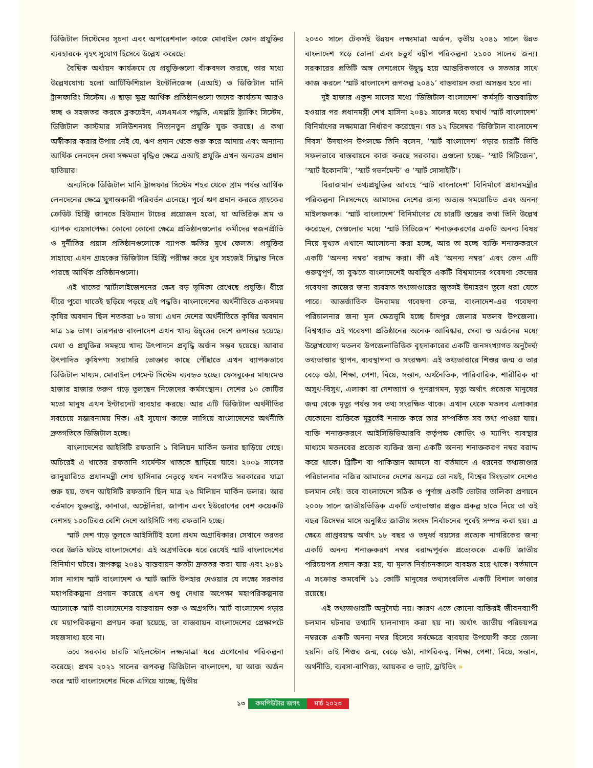ডিজিটাল সিস্টেমের সূচনা এবং অপারেশনাল কাজে মোবাইল ফোন প্রযুক্তির ব্যবহারকে বৃহৎ সুযোগ হিসেবে উল্লেখ করেছে।
বৈশ্বিক অর্থায়ন কার্যক্রমে যে প্রযুক্তিগুলো বাঁকবদল করছে, তার মধ্যে উল্লেখযোগ্য হলো আর্টিফিশিয়াল ইন্টেলিজেন্স (এআই) ও ডিজিটাল মানি ট্রান্সফারিং সিস্টেম। এ ছাড়া ক্ষুদ্র আর্থিক প্রতিষ্ঠানগুলো তাদের কার্যক্রম আরও স্বচ্ছ ও সহজতর করতে ব্লকচেইন, এসএমএস পদ্ধতি, এমপ্লয়ি ট্র্যাকিং সিস্টেম, ডিজিটাল কাস্টমার সলিউশনসহ নিত্যনতুন প্রযুক্তি যুক্ত করছে। এ কথা অস্বীকার করার উপায় নেই যে, ঋণ প্রদান থেকে শুরু করে আদায় এবং অন্যান্য আর্থিক লেনদেন সেবা সক্ষমতা বৃদ্ধিও ক্ষেত্রে এআই প্রযুক্তি এখন অন্যতম প্রধান হাতিয়ার।
অন্যদিকে ডিজিটাল মানি ট্রান্সফার সিস্টেম শহর থেকে গ্রাম পর্যন্ত আর্থিক লেনদেনের ক্ষেত্রে যুগান্তকারী পরিবর্তন এনেছে। পূর্বে ঋণ প্রদান করতে গ্রাহকের ক্রেডিট হিস্ট্রি জানতে হিউম্যান টাচের প্রয়োজন হতো, যা অতিরিক্ত শ্রম ও ব্যাপক ব্যয়সাপেক্ষ। কোনো কোনো ক্ষেত্রে প্রতিষ্ঠানগুলোর কর্মীদের স্বজনপ্রীতি ও দুর্নীতির প্রয়াস প্রতিষ্ঠানগুলোকে ব্যাপক ক্ষতির মুখে ফেলত। প্রযুক্তির সাহায্যে এখন গ্রাহকের ডিজিটাল হিস্ট্রি পরীক্ষা করে খুব সহজেই সিদ্ধান্ত নিতে পারছে আর্থিক প্রতিষ্ঠানগুলো।
এই খাতের স্মার্টালাইজেশনের ক্ষেত্র বড় ভূমিকা রেখেছে প্রযুক্তি। ধীরে ধীরে পুরো খাতেই ছড়িয়ে পড়ছে এই পদ্ধতি। বাংলাদেশের অর্থনীতিতে একসময় কৃষির অবদান ছিল শতকরা ৮০ ভাগ। এখন দেশের অর্থনীতিতে কৃষির অবদান মাত্র ১৯ ভাগ। তারপরও বাংলাদেশ এখন খাদ্য উদ্বৃত্তের দেশে রূপান্তর হয়েছে। মেধা ও প্রযুক্তির সমন্বয়ে খাদ্য উৎপাদনে প্রবৃদ্ধি অর্জন সম্ভব হয়েছে। আবার উৎপাদিত কৃষিপণ্য সরাসরি ভোক্তার কাছে পৌঁছাতে এখন ব্যাপকভাবে ডিজিটাল মাধ্যম, মোবাইল পেমেন্ট সিস্টেম ব্যবহৃত হচ্ছে। ফেসবুকের মাধ্যমেও হাজার হাজার তরুণ গড়ে তুলছেন নিজেদের কর্মসংস্থান। দেশের ১০ কোটির মতো মানুষ এখন ইন্টারনেট ব্যবহার করছে। আর এটি ডিজিটাল অর্থনীতির সবচেয়ে সম্ভাবনাময় দিক। এই সুযোগ কাজে লাগিয়ে বাংলাদেশের অর্থনীতি দ্রুতগতিতে ডিজিটাল হচ্ছে।
বাংলাদেশের আইসিটি রফতানি ১ বিলিয়ন মার্কিন ডলার ছাড়িয়ে গেছে। অচিরেই এ খাতের রফতানি গার্মেন্টস খাতকে ছাড়িয়ে যাবে। ২০০৯ সালের জানুয়ারিতে প্রধানমন্ত্রী শেখ হাসিনার নেতৃত্বে যখন নবগঠিত সরকারের যাত্রা শুরু হয়, তখন আইসিটি রফতানি ছিল মাত্র ২৬ মিলিয়ন মার্কিন ডলার। আর বর্তমানে যুক্তরাষ্ট্র, কানাডা, অস্ট্রেলিয়া, জাপান এবং ইউরোপের বেশ কয়েকটি দেশসহ ১০০টিরও বেশি দেশে আইসিটি পণ্য রফতানি হচ্ছে।
স্মার্ট দেশ গড়ে তুলতে আইসিটিই হলো প্রথম অগ্রাধিকার। সেখানে তরতর করে উন্নতি ঘটছে বাংলাদেশের। এই অগ্রগতিকে ধরে রেখেই স্মার্ট বাংলাদেশের বিনির্মাণ ঘটবে। রূপকল্প ২০৪১ বাস্তবায়ন কতটা দ্রুততর করা যায় এবং ২০৪১ সাল নাগাদ স্মার্ট বাংলাদেশ ও স্মার্ট জাতি উপহার দেওয়ার যে লক্ষ্যে সরকার মহাপরিকল্পনা প্রণয়ন করেছে এখন শুধু দেখার অপেক্ষা মহাপরিকল্পনার আলোকে স্মার্ট বাংলাদেশের বাস্তবায়ন শুরু ও অগ্রগতি। স্মার্ট বাংলাদেশ গড়ার যে মহাপরিকল্পনা প্রণয়ন করা হয়েছে, তা বাস্তবায়ন বাংলাদেশের প্রেক্ষাপটে সহজসাধ্য হবে না।
তবে সরকার চারটি মাইলস্টোন লক্ষ্যমাত্রা ধরে এগোনোর পরিকল্পনা করেছে। প্রথম ২০২১ সালের রূপকল্প ডিজিটাল বাংলাদেশ, যা আজ অর্জন করে স্মার্ট বাংলাদেশের দিকে এগিয়ে যাচ্ছে, দ্বিতীয়
২০৩০ সালে টেকসই উন্নয়ন লক্ষ্যমাত্রা অর্জন, তৃতীয় ২০৪১ সালে উন্নত বাংলাদেশ গড়ে তোলা এবং চতুর্থ বদ্বীপ পরিকল্পনা ২১০০ সালের জন্য। সরকারের প্রতিটি অঙ্গ দেশপ্রেমে উদ্বুদ্ধ হয়ে আন্তরিকভাবে ও সততার সাথে কাজ করলে ‘স্মার্ট বাংলাদেশ রূপকল্প ২০৪১’ বাস্তবায়ন করা অসম্ভব হবে না।
দুই হাজার একুশ সালের মধ্যে ‘ডিজিটাল বাংলাদেশ’ কর্মসূচি বাস্তবায়িত হওয়ার পর প্রধানমন্ত্রী শেখ হাসিনা ২০৪১ সালের মধ্যে যথার্থ ‘স্মার্ট বাংলাদেশ’ বিনির্মাণের লক্ষ্যমাত্রা নির্ধারণ করেছেন। গত ১২ ডিসেম্বর ‘ডিজিটাল বাংলাদেশ দিবস’ উদযাপন উপলক্ষে তিনি বলেন, ‘স্মার্ট বাংলাদেশ’ গড়ার চারটি ভিত্তি সফলভাবে বাস্তবায়নে কাজ করছে সরকার। এগুলো হচ্ছে– ‘স্মার্ট সিটিজেন’, ‘স্মার্ট ইকোনমি’, ‘স্মার্ট গভর্নমেন্ট’ ও ‘স্মার্ট সোসাইটি’।
বিরাজমান তথ্যপ্রযুক্তির আবহে ‘স্মার্ট বাংলাদেশ’ বিনির্মাণে প্রধানমন্ত্রীর পরিকল্পনা নিঃসন্দেহে আমাদের দেশের জন্য অত্যন্ত সময়োচিত এবং অনন্য মাইলফলক। ‘স্মার্ট বাংলাদেশ’ বিনির্মাণের যে চারটি স্তম্ভের কথা তিনি উল্লেখ করেছেন, সেগুলোর মধ্যে ‘স্মার্ট সিটিজেন’ শনাক্তকরণের একটি অনন্য বিষয় নিয়ে মুখ্যত এখানে আলোচনা করা হচ্ছে, আর তা হচ্ছে ব্যক্তি শনাক্তকরণে একটি ‘অনন্য নম্বর’ বরাদ্দ করা। কী এই ‘অনন্য নম্বর’ এবং কেন এটি গুরুত্বপূর্ণ, তা বুঝতে বাংলাদেশেই অবস্থিত একটি বিশ্বমানের গবেষণা কেন্দ্রের গবেষণা কাজের জন্য ব্যবহৃত তথ্যভাণ্ডারের জুতসই উদাহরণ তুলে ধরা যেতে পারে। আন্তর্জাতিক উদরাময় গবেষণা কেন্দ্র, বাংলাদেশ-এর গবেষণা পরিচালনার জন্য মূল ক্ষেত্রভূমি হচ্ছে চাঁদপুর জেলার মতলব উপজেলা। বিশ্বখ্যাত এই গবেষণা প্রতিষ্ঠানের অনেক আবিষ্কার, সেবা ও অর্জনের মধ্যে উল্লেখযোগ্য মতলব উপজেলাভিত্তিক বৃহদাকারের একটি জনসংখ্যাগত অনুদৈর্ঘ্য তথ্যভাণ্ডার স্থাপন, ব্যবস্থাপনা ও সংরক্ষণ। এই তথ্যভাণ্ডারে শিশুর জন্ম ও তার বেড়ে ওঠা, শিক্ষা, পেশা, বিয়ে, সন্তান, অর্থনৈতিক, পারিবারিক, শারীরিক বা অসুখ-বিসুখ, এলাকা বা দেশত্যাগ ও পুনরাগমন, মৃত্যু অর্থাৎ প্রত্যেক মানুষের জন্ম থেকে মৃত্যু পর্যন্ত সব তথ্য সংরক্ষিত থাকে। এখান থেকে মতলব এলাকার যেকোনো ব্যক্তিকে মুহূর্তেই শনাক্ত করে তার সম্পর্কিত সব তথ্য পাওয়া যায়। ব্যক্তি শনাক্তকরণে আইসিডিডিআরবি কর্তৃপক্ষ কোডিং ও ম্যাপিং ব্যবস্থার মাধ্যমে মতলবের প্রত্যেক ব্যক্তির জন্য একটি অনন্য শনাক্তকরণ নম্বর বরাদ্দ করে থাকে। ব্রিটিশ বা পাকিস্তান আমলে বা বর্তমানে এ ধরনের তথ্যভাণ্ডার পরিচালনার নজির আমাদের দেশের অন্যত্র তো নয়ই, বিশ্বের সিংহভাগ দেশেও চলমান নেই। তবে বাংলাদেশে সঠিক ও পূর্ণাঙ্গ একটি ভোটার তালিকা প্রণয়নে ২০০৮ সালে জাতীয়ভিত্তিক একটি তথ্যভাণ্ডার প্রস্তুত প্রকল্প হাতে নিয়ে তা ওই বছর ডিসেম্বর মাসে অনুষ্ঠিত জাতীয় সংসদ নির্বাচনের পূর্বেই সম্পন্ন করা হয়। এ ক্ষেত্রে প্রাপ্তবয়স্ক অর্থাৎ ১৮ বছর ও তদূর্ধ্ব বয়সের প্রত্যেক নাগরিকের জন্য একটি অনন্য শনাক্তকরণ নম্বর বরাদ্দপূর্বক প্রত্যেককে একটি জাতীয় পরিচয়পত্র প্রদান করা হয়, যা মূলত নির্বাচনকালে ব্যবহৃত হয়ে থাকে। বর্তমানে এ সংক্রান্ত কমবেশি ১১ কোটি মানুষের তথ্যসংবলিত একটি বিশাল ভাণ্ডার রয়েছে।
এই তথ্যভাণ্ডারটি অনুদৈর্ঘ্য নয়। কারণ এতে কোনো ব্যক্তিরই জীবনব্যাপী চলমান ঘটনার তথ্যাদি হালনাগাদ করা হয় না। অর্থাৎ জাতীয় পরিচয়পত্র নম্বরকে একটি অনন্য নম্বর হিসেবে সর্বক্ষেত্রে ব্যবহার উপযোগী করে তোলা হয়নি। তাই শিশুর জন্ম, বেড়ে ওঠা, নাগরিকত্ব, শিক্ষা, পেশা, বিয়ে, সন্তান, অর্থনীতি, ব্যবসা-বাণিজ্য, আয়কর ও ভ্যাট, ড্রাইভিং »
১৩ কমপিউটার জগৎ মার্চ ২০২৩